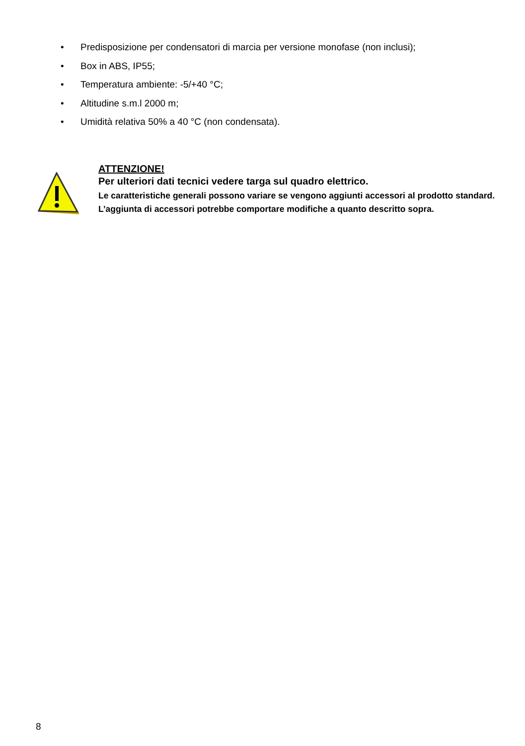• Predisposizione per condensatori di marcia per versione monofase (non inclusi);
• Box in ABS, IP55;
• Temperatura ambiente: -5/+40 °C;
• Altitudine s.m.l 2000 m;
• Umidità relativa 50% a 40 °C (non condensata).
ATTENZIONE!
Per ulteriori dati tecnici vedere targa sul quadro elettrico.
Le caratteristiche generali possono variare se vengono aggiunti accessori al prodotto standard. L’aggiunta di accessori potrebbe comportare modifiche a quanto descritto sopra.
8